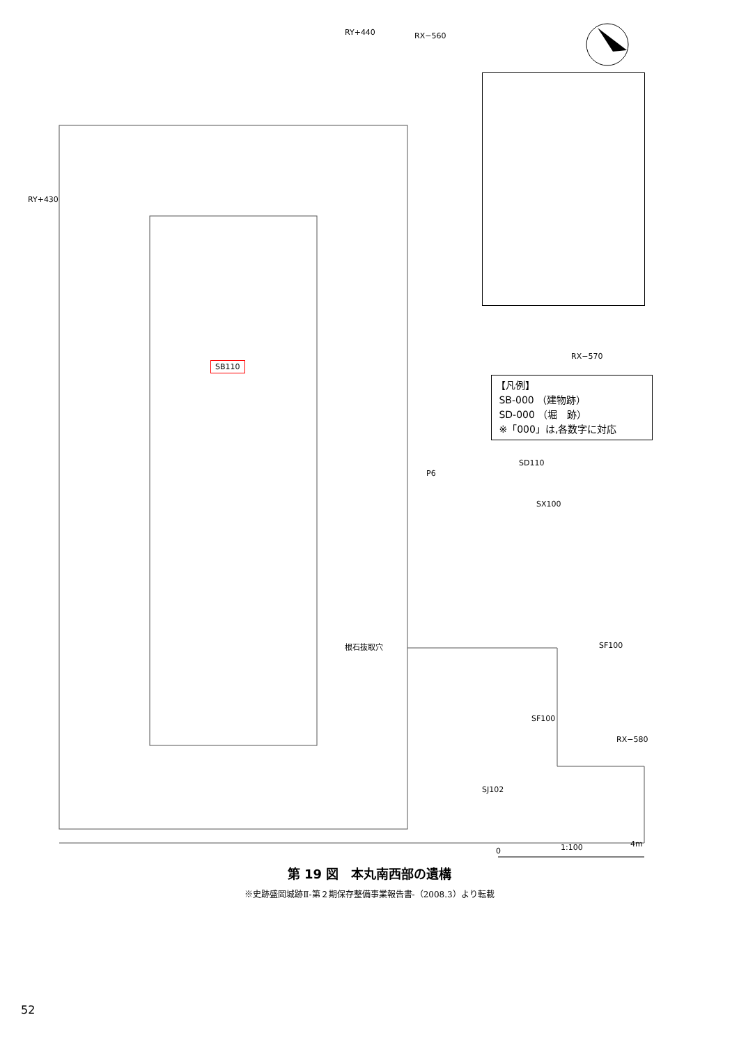SB110
P6
SD110
SX100
根石抜取穴 SF100
SF100
SJ102
1:100
0
4m
RX−560
RX−570
RX−580
RY+440
RY+430
【凡例】
SB-000 （建物跡）
SD-000 （堀　跡）
※「000」は,各数字に対応
第 19 図　本丸南西部の遺構
※史跡盛岡城跡Ⅱ-第２期保存整備事業報告書-（2008.3）より転載
52